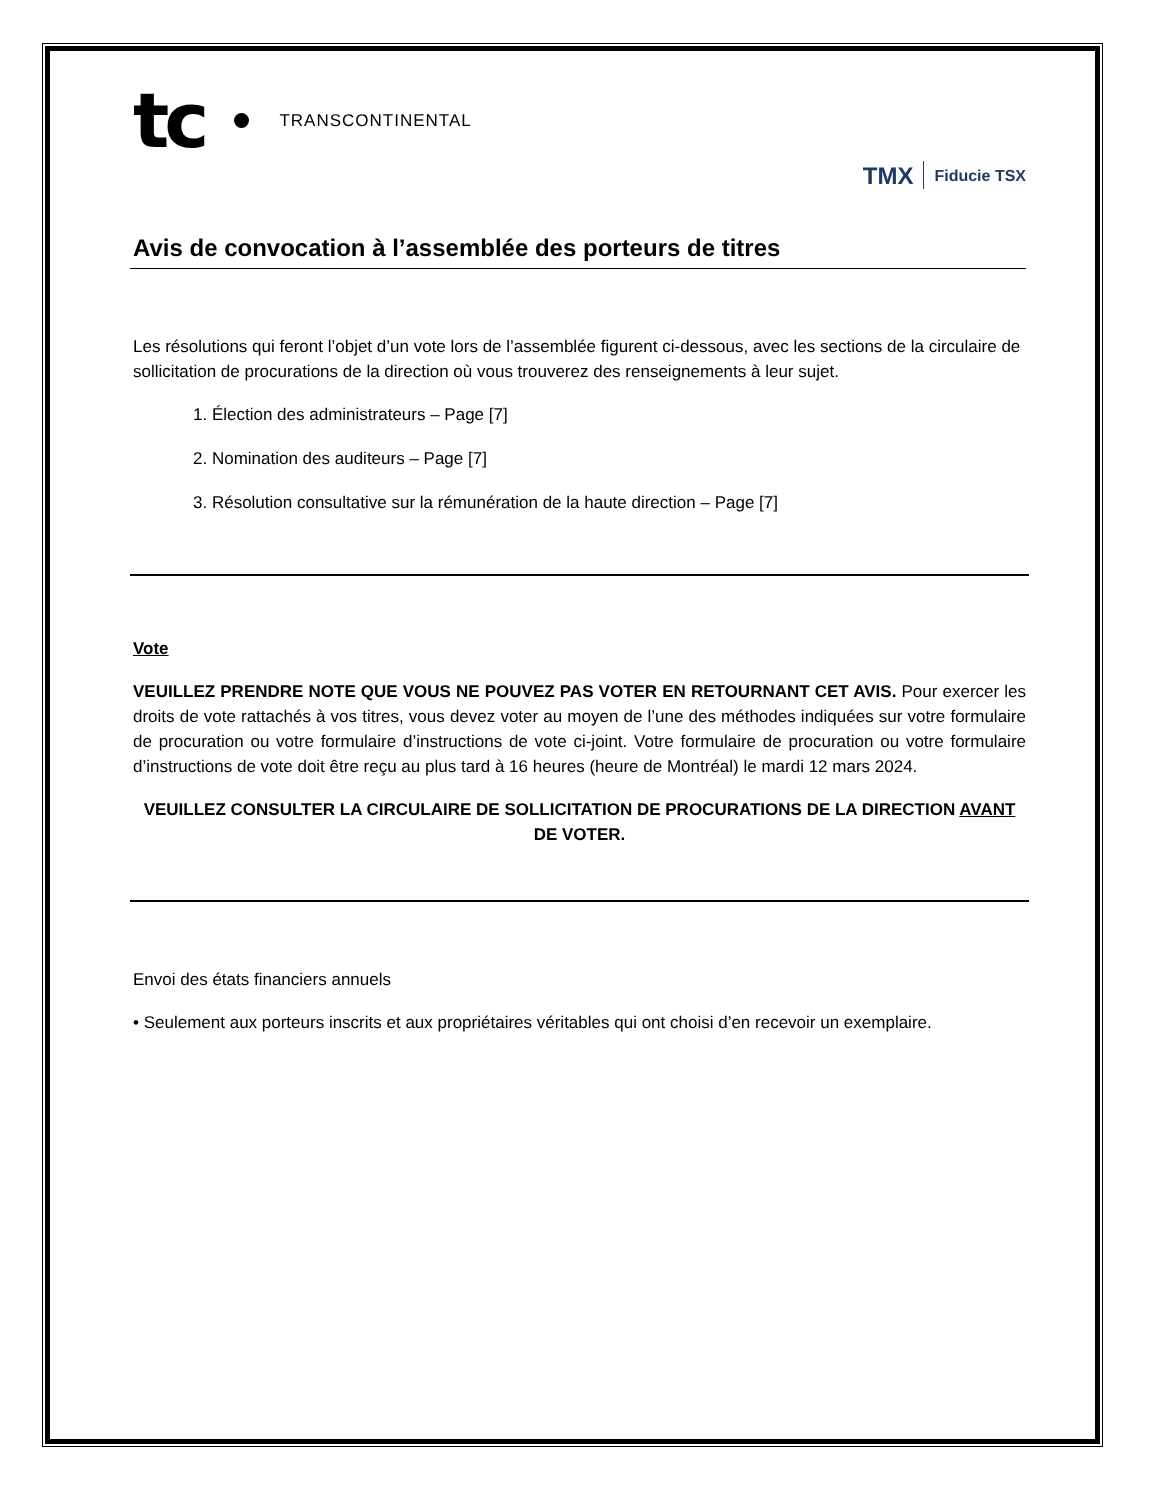tc TRANSCONTINENTAL
TMX Fiducie TSX
Avis de convocation à l’assemblée des porteurs de titres
Les résolutions qui feront l’objet d’un vote lors de l’assemblée figurent ci-dessous, avec les sections de la circulaire de sollicitation de procurations de la direction où vous trouverez des renseignements à leur sujet.
1. Élection des administrateurs – Page [7]
2. Nomination des auditeurs – Page [7]
3. Résolution consultative sur la rémunération de la haute direction – Page [7]
Vote
VEUILLEZ PRENDRE NOTE QUE VOUS NE POUVEZ PAS VOTER EN RETOURNANT CET AVIS. Pour exercer les droits de vote rattachés à vos titres, vous devez voter au moyen de l’une des méthodes indiquées sur votre formulaire de procuration ou votre formulaire d’instructions de vote ci-joint. Votre formulaire de procuration ou votre formulaire d’instructions de vote doit être reçu au plus tard à 16 heures (heure de Montréal) le mardi 12 mars 2024.
VEUILLEZ CONSULTER LA CIRCULAIRE DE SOLLICITATION DE PROCURATIONS DE LA DIRECTION AVANT DE VOTER.
Envoi des états financiers annuels
• Seulement aux porteurs inscrits et aux propriétaires véritables qui ont choisi d’en recevoir un exemplaire.